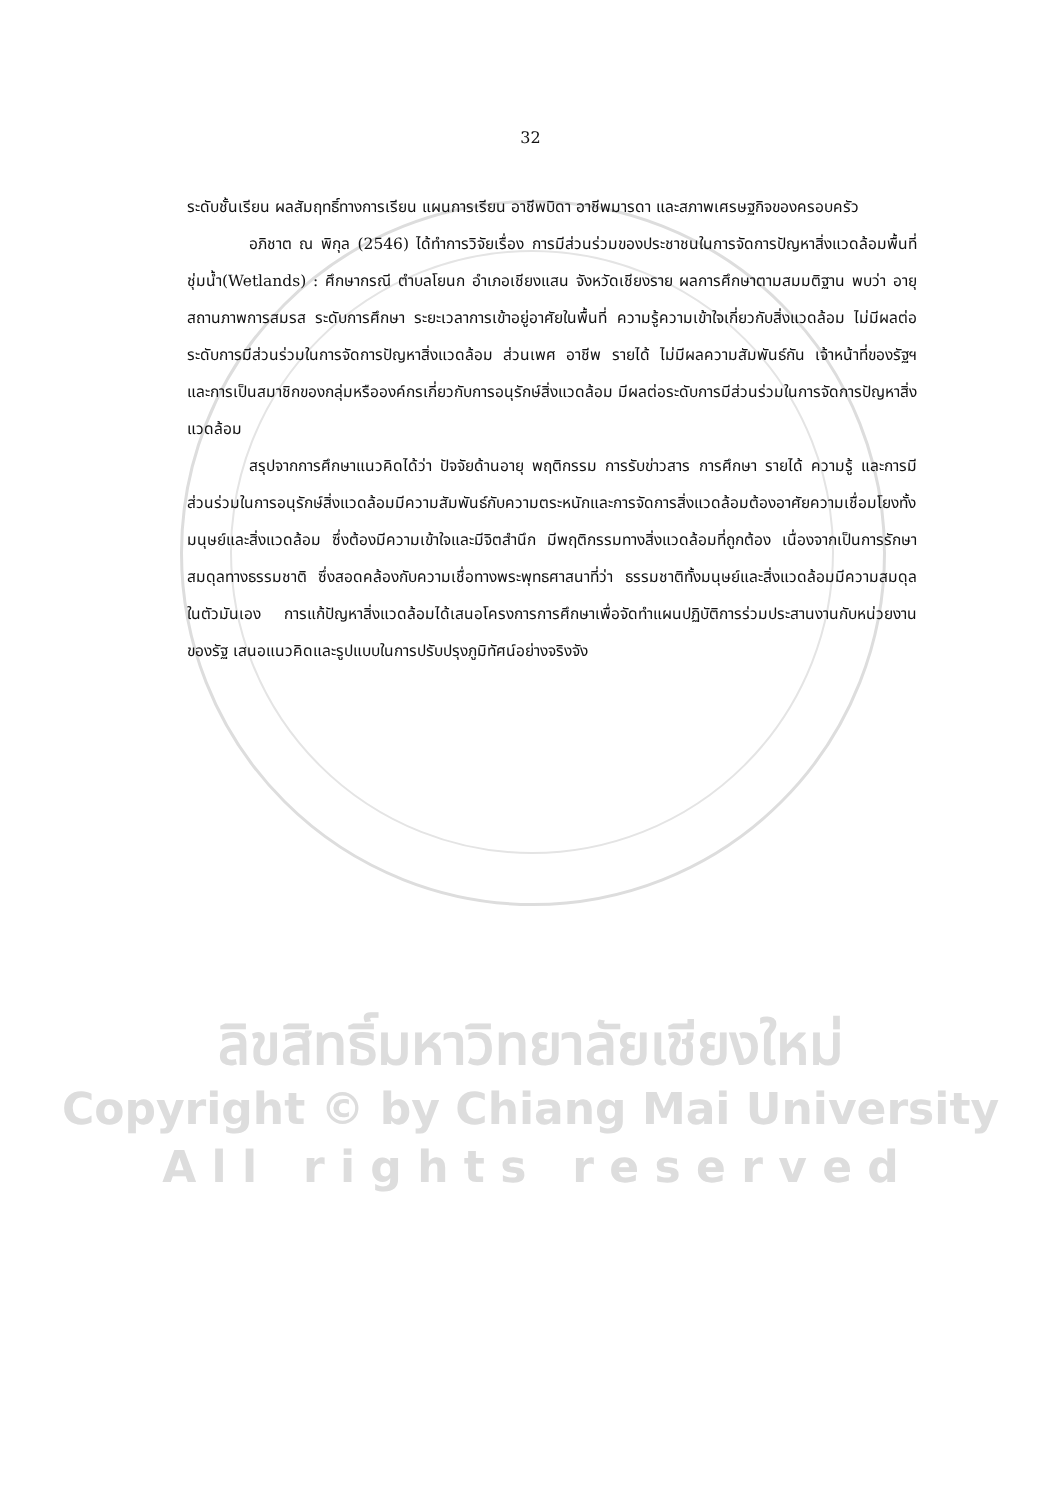32
ระดับชั้นเรียน ผลสัมฤทธิ์ทางการเรียน แผนการเรียน อาชีพบิดา อาชีพมารดา และสภาพเศรษฐกิจของครอบครัว
อภิชาต ณ พิกุล (2546) ได้ทำการวิจัยเรื่อง การมีส่วนร่วมของประชาชนในการจัดการปัญหาสิ่งแวดล้อมพื้นที่ชุ่มน้ำ(Wetlands) : ศึกษากรณี ตำบลโยนก อำเภอเชียงแสน จังหวัดเชียงราย ผลการศึกษาตามสมมติฐาน พบว่า อายุ สถานภาพการสมรส ระดับการศึกษา ระยะเวลาการเข้าอยู่อาศัยในพื้นที่ ความรู้ความเข้าใจเกี่ยวกับสิ่งแวดล้อม ไม่มีผลต่อระดับการมีส่วนร่วมในการจัดการปัญหาสิ่งแวดล้อม ส่วนเพศ อาชีพ รายได้ ไม่มีผลความสัมพันธ์กัน เจ้าหน้าที่ของรัฐฯ และการเป็นสมาชิกของกลุ่มหรือองค์กรเกี่ยวกับการอนุรักษ์สิ่งแวดล้อม มีผลต่อระดับการมีส่วนร่วมในการจัดการปัญหาสิ่งแวดล้อม
สรุปจากการศึกษาแนวคิดได้ว่า ปัจจัยด้านอายุ พฤติกรรม การรับข่าวสาร การศึกษา รายได้ ความรู้ และการมีส่วนร่วมในการอนุรักษ์สิ่งแวดล้อมมีความสัมพันธ์กับความตระหนักและการจัดการสิ่งแวดล้อมต้องอาศัยความเชื่อมโยงทั้งมนุษย์และสิ่งแวดล้อม ซึ่งต้องมีความเข้าใจและมีจิตสำนึก มีพฤติกรรมทางสิ่งแวดล้อมที่ถูกต้อง เนื่องจากเป็นการรักษาสมดุลทางธรรมชาติ ซึ่งสอดคล้องกับความเชื่อทางพระพุทธศาสนาที่ว่า ธรรมชาติทั้งมนุษย์และสิ่งแวดล้อมมีความสมดุลในตัวมันเอง การแก้ปัญหาสิ่งแวดล้อมได้เสนอโครงการการศึกษาเพื่อจัดทำแผนปฏิบัติการร่วมประสานงานกับหน่วยงานของรัฐ เสนอแนวคิดและรูปแบบในการปรับปรุงภูมิทัศน์อย่างจริงจัง
ลิขสิทธิ์มหาวิทยาลัยเชียงใหม่
Copyright © by Chiang Mai University
A l l r i g h t s r e s e r v e d